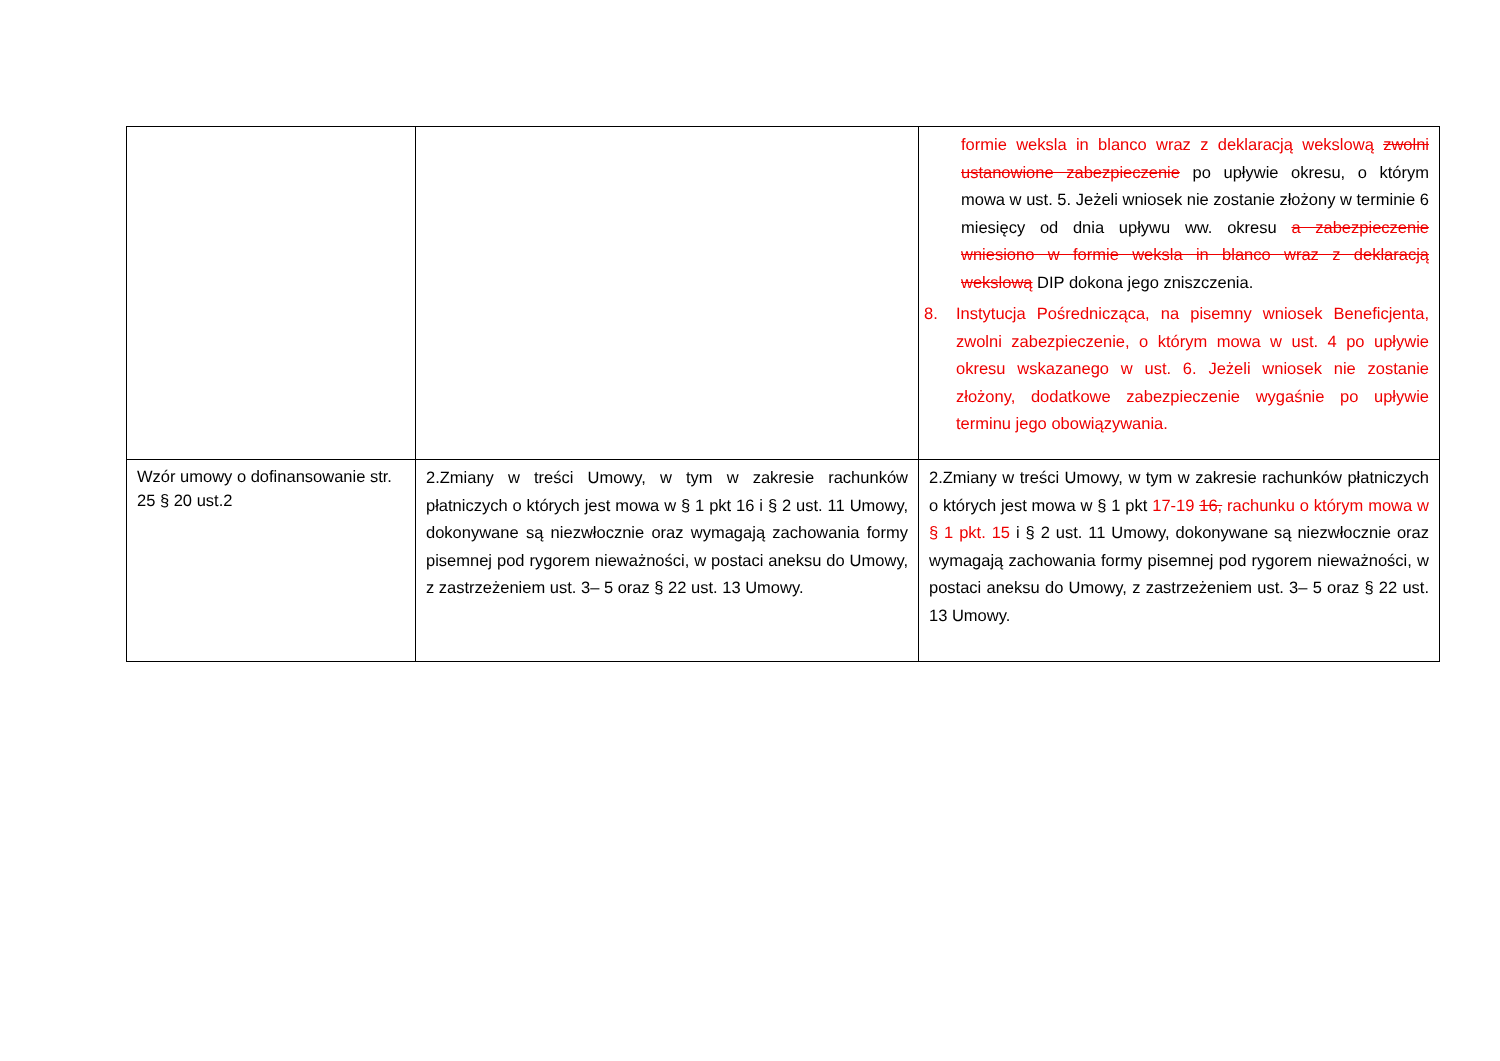| | | formie weksla in blanco wraz z deklaracją wekslową zwolni ustanowione zabezpieczenie po upływie okresu, o którym mowa w ust. 5. Jeżeli wniosek nie zostanie złożony w terminie 6 miesięcy od dnia upływu ww. okresu a zabezpieczenie wniesiono w formie weksla in blanco wraz z deklaracją wekslową DIP dokona jego zniszczenia. 8. Instytucja Pośrednicząca, na pisemny wniosek Beneficjenta, zwolni zabezpieczenie, o którym mowa w ust. 4 po upływie okresu wskazanego w ust. 6. Jeżeli wniosek nie zostanie złożony, dodatkowe zabezpieczenie wygaśnie po upływie terminu jego obowiązywania. |
| Wzór umowy o dofinansowanie str. 25 § 20 ust.2 | 2.Zmiany w treści Umowy, w tym w zakresie rachunków płatniczych o których jest mowa w § 1 pkt 16 i § 2 ust. 11 Umowy, dokonywane są niezwłocznie oraz wymagają zachowania formy pisemnej pod rygorem nieważności, w postaci aneksu do Umowy, z zastrzeżeniem ust. 3– 5 oraz § 22 ust. 13 Umowy. | 2.Zmiany w treści Umowy, w tym w zakresie rachunków płatniczych o których jest mowa w § 1 pkt 17-19 16, rachunku o którym mowa w § 1 pkt. 15 i § 2 ust. 11 Umowy, dokonywane są niezwłocznie oraz wymagają zachowania formy pisemnej pod rygorem nieważności, w postaci aneksu do Umowy, z zastrzeżeniem ust. 3– 5 oraz § 22 ust. 13 Umowy. |